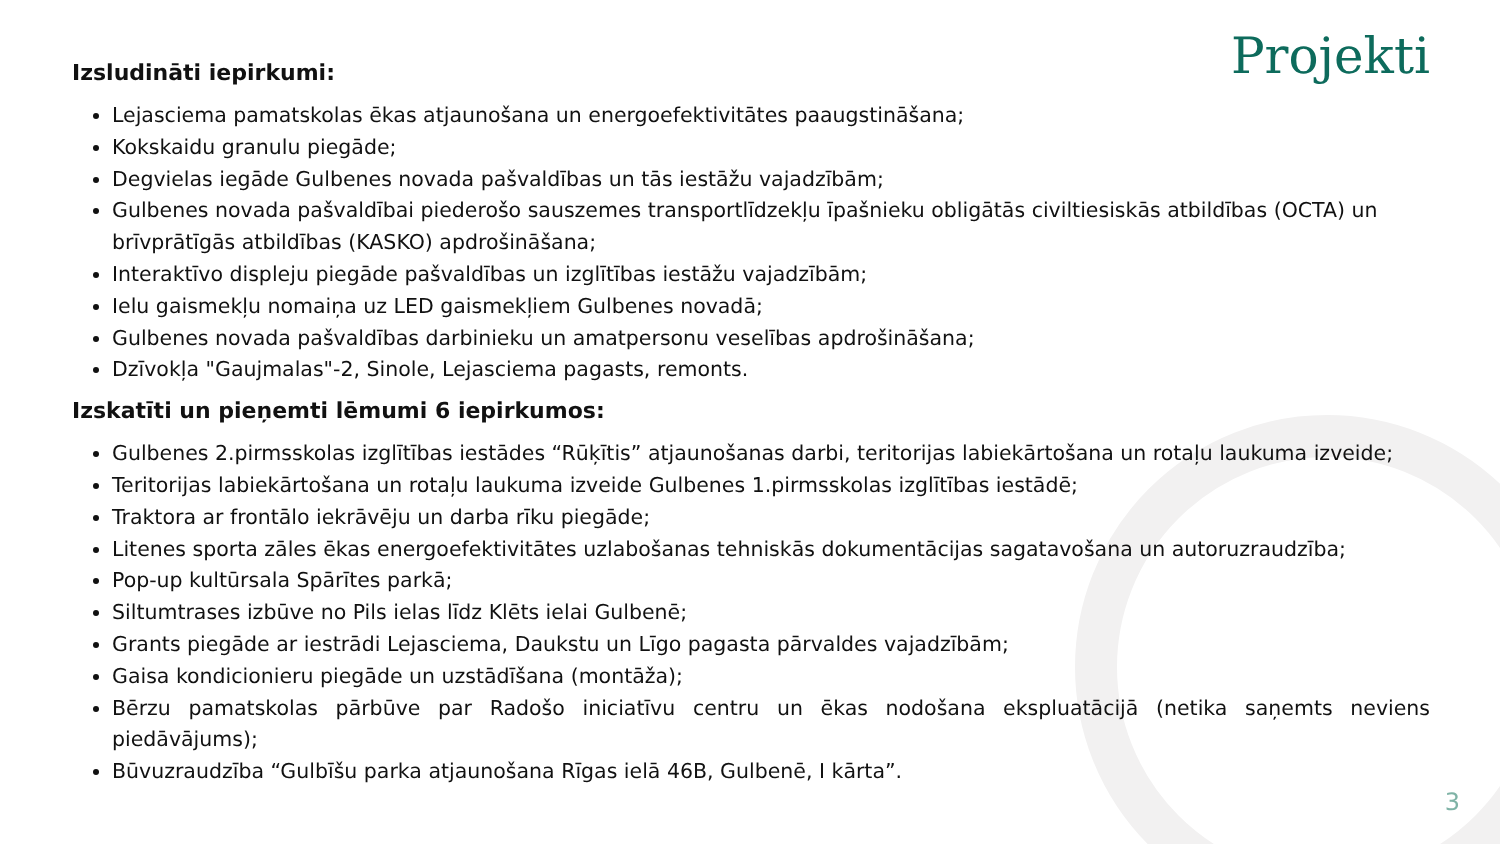Projekti
Izsludināti iepirkumi:
Lejasciema pamatskolas ēkas atjaunošana un energoefektivitātes paaugstināšana;
Kokskaidu granulu piegāde;
Degvielas iegāde Gulbenes novada pašvaldības un tās iestāžu vajadzībām;
Gulbenes novada pašvaldībai piederošo sauszemes transportlīdzekļu īpašnieku obligātās civiltiesiskās atbildības (OCTA) un brīvprātīgās atbildības (KASKO) apdrošināšana;
Interaktīvo displeju piegāde pašvaldības un izglītības iestāžu vajadzībām;
Ielu gaismekļu nomaiņa uz LED gaismekļiem Gulbenes novadā;
Gulbenes novada pašvaldības darbinieku un amatpersonu veselības apdrošināšana;
Dzīvokļa "Gaujmalas"-2, Sinole, Lejasciema pagasts, remonts.
Izskatīti un pieņemti lēmumi 6 iepirkumos:
Gulbenes 2.pirmsskolas izglītības iestādes “Rūķītis” atjaunošanas darbi, teritorijas labiekārtošana un rotaļu laukuma izveide;
Teritorijas labiekārtošana un rotaļu laukuma izveide Gulbenes 1.pirmsskolas izglītības iestādē;
Traktora ar frontālo iekrāvēju un darba rīku piegāde;
Litenes sporta zāles ēkas energoefektivitātes uzlabošanas tehniskās dokumentācijas sagatavošana un autoruzraudzība;
Pop-up kultūrsala Spārītes parkā;
Siltumtrases izbūve no Pils ielas līdz Klēts ielai Gulbenē;
Grants piegāde ar iestrādi Lejasciema, Daukstu un Līgo pagasta pārvaldes vajadzībām;
Gaisa kondicionieru piegāde un uzstādīšana (montāža);
Bērzu pamatskolas pārbūve par Radošo iniciatīvu centru un ēkas nodošana ekspluatācijā (netika saņemts neviens piedāvājums);
Būvuzraudzība “Gulbīšu parka atjaunošana Rīgas ielā 46B, Gulbenē, I kārta”.
3